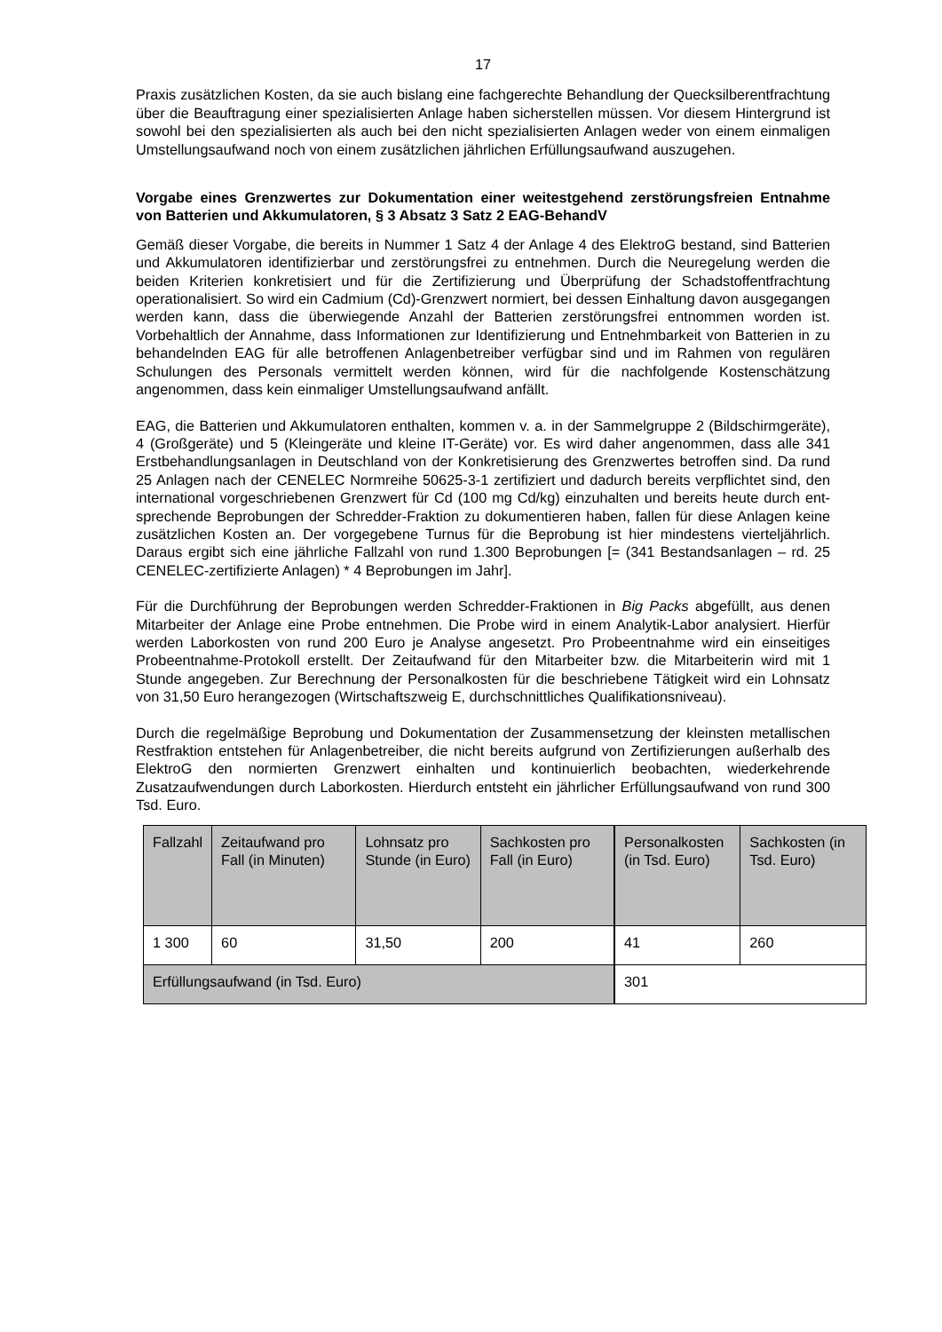17
Praxis zusätzlichen Kosten, da sie auch bislang eine fachgerechte Behandlung der Queck­silberentfrachtung über die Beauftragung einer spezialisierten Anlage haben sicherstellen müssen. Vor diesem Hintergrund ist sowohl bei den spezialisierten als auch bei den nicht spezialisierten Anlagen weder von einem einmaligen Umstellungsaufwand noch von einem zusätzlichen jährlichen Erfüllungsaufwand auszugehen.
Vorgabe eines Grenzwertes zur Dokumentation einer weitestgehend zerstörungs­freien Entnahme von Batterien und Akkumulatoren, § 3 Absatz 3 Satz 2 EAG-Be­handV
Gemäß dieser Vorgabe, die bereits in Nummer 1 Satz 4 der Anlage 4 des ElektroG bestand, sind Batterien und Akkumulatoren identifizierbar und zerstörungsfrei zu entnehmen. Durch die Neuregelung werden die beiden Kriterien konkretisiert und für die Zertifizierung und Überprüfung der Schadstoffentfrachtung operationalisiert. So wird ein Cadmium (Cd)-Grenzwert normiert, bei dessen Einhaltung davon ausgegangen werden kann, dass die überwiegende Anzahl der Batterien zerstörungsfrei entnommen worden ist. Vorbehaltlich der Annahme, dass Informationen zur Identifizierung und Entnehmbarkeit von Batterien in zu behandelnden EAG für alle betroffenen Anlagenbetreiber verfügbar sind und im Rahmen von regulären Schulungen des Personals vermittelt werden können, wird für die nachfol­gende Kostenschätzung angenommen, dass kein einmaliger Umstellungsaufwand anfällt.
EAG, die Batterien und Akkumulatoren enthalten, kommen v. a. in der Sammelgruppe 2 (Bildschirmgeräte), 4 (Großgeräte) und 5 (Kleingeräte und kleine IT-Geräte) vor. Es wird daher angenommen, dass alle 341 Erstbehandlungsanlagen in Deutschland von der Kon­kretisierung des Grenzwertes betroffen sind. Da rund 25 Anlagen nach der CENELEC Normreihe 50625-3-1 zertifiziert und dadurch bereits verpflichtet sind, den international vor­geschriebenen Grenzwert für Cd (100 mg Cd/kg) einzuhalten und bereits heute durch ent­sprechende Beprobungen der Schredder-Fraktion zu dokumentieren haben, fallen für diese Anlagen keine zusätzlichen Kosten an. Der vorgegebene Turnus für die Beprobung ist hier mindestens vierteljährlich. Daraus ergibt sich eine jährliche Fallzahl von rund 1.300 Bepro­bungen [= (341 Bestandsanlagen – rd. 25 CENELEC-zertifizierte Anlagen) * 4 Beprobungen im Jahr].
Für die Durchführung der Beprobungen werden Schredder-Fraktionen in Big Packs abge­füllt, aus denen Mitarbeiter der Anlage eine Probe entnehmen. Die Probe wird in einem Analytik-Labor analysiert. Hierfür werden Laborkosten von rund 200 Euro je Analyse ange­setzt. Pro Probeentnahme wird ein einseitiges Probeentnahme-Protokoll erstellt. Der Zeit­aufwand für den Mitarbeiter bzw. die Mitarbeiterin wird mit 1 Stunde angegeben. Zur Be­rechnung der Personalkosten für die beschriebene Tätigkeit wird ein Lohnsatz von 31,50 Euro herangezogen (Wirtschaftszweig E, durchschnittliches Qualifikationsniveau).
Durch die regelmäßige Beprobung und Dokumentation der Zusammensetzung der kleins­ten metallischen Restfraktion entstehen für Anlagenbetreiber, die nicht bereits aufgrund von Zertifizierungen außerhalb des ElektroG den normierten Grenzwert einhalten und kontinu­ierlich beobachten, wiederkehrende Zusatzaufwendungen durch Laborkosten. Hierdurch entsteht ein jährlicher Erfüllungsaufwand von rund 300 Tsd. Euro.
| Fallzahl | Zeitaufwand pro Fall (in Minuten) | Lohnsatz pro Stunde (in Euro) | Sachkosten pro Fall (in Euro) | Personal­kosten (in Tsd. Euro) | Sachkosten (in Tsd. Euro) |
| 1 300 | 60 | 31,50 | 200 | 41 | 260 |
| Erfüllungsaufwand (in Tsd. Euro) | | | | 301 | |